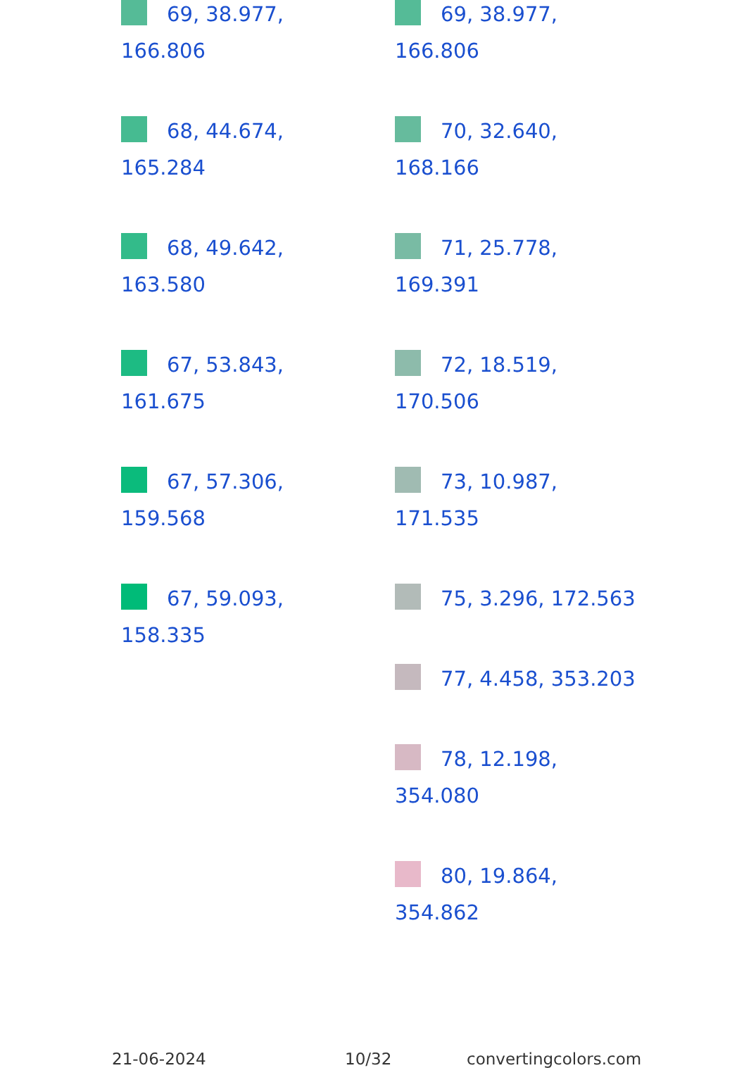69, 38.977, 166.806
68, 44.674, 165.284
68, 49.642, 163.580
67, 53.843, 161.675
67, 57.306, 159.568
67, 59.093, 158.335
69, 38.977, 166.806
70, 32.640, 168.166
71, 25.778, 169.391
72, 18.519, 170.506
73, 10.987, 171.535
75, 3.296, 172.563
77, 4.458, 353.203
78, 12.198, 354.080
80, 19.864, 354.862
21-06-2024 10/32 convertingcolors.com